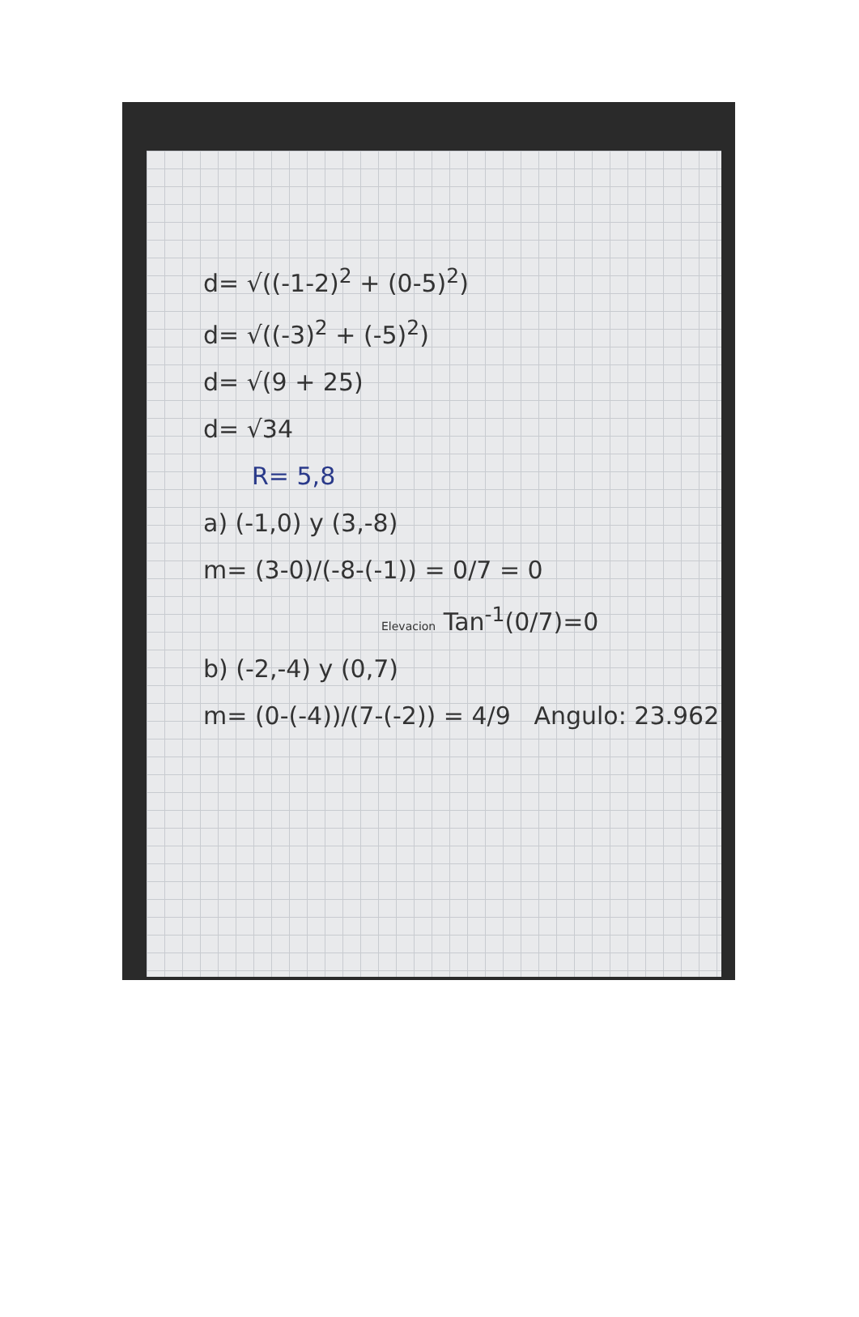d= √((-1-2)<sup>2</sup> + (0-5)<sup>2</sup>)
d= √((-3)<sup>2</sup> + (-5)<sup>2</sup>)
d= √(9 + 25)
d= √34
R= 5,8
a) (-1,0) y (3,-8)
m= (3-0)/(-8-(-1)) = 0/7 = 0
Elevacion Tan<sup>-1</sup>(0/7)=0
b) (-2,-4) y (0,7)
m= (0-(-4))/(7-(-2)) = 4/9 Angulo: 23.962